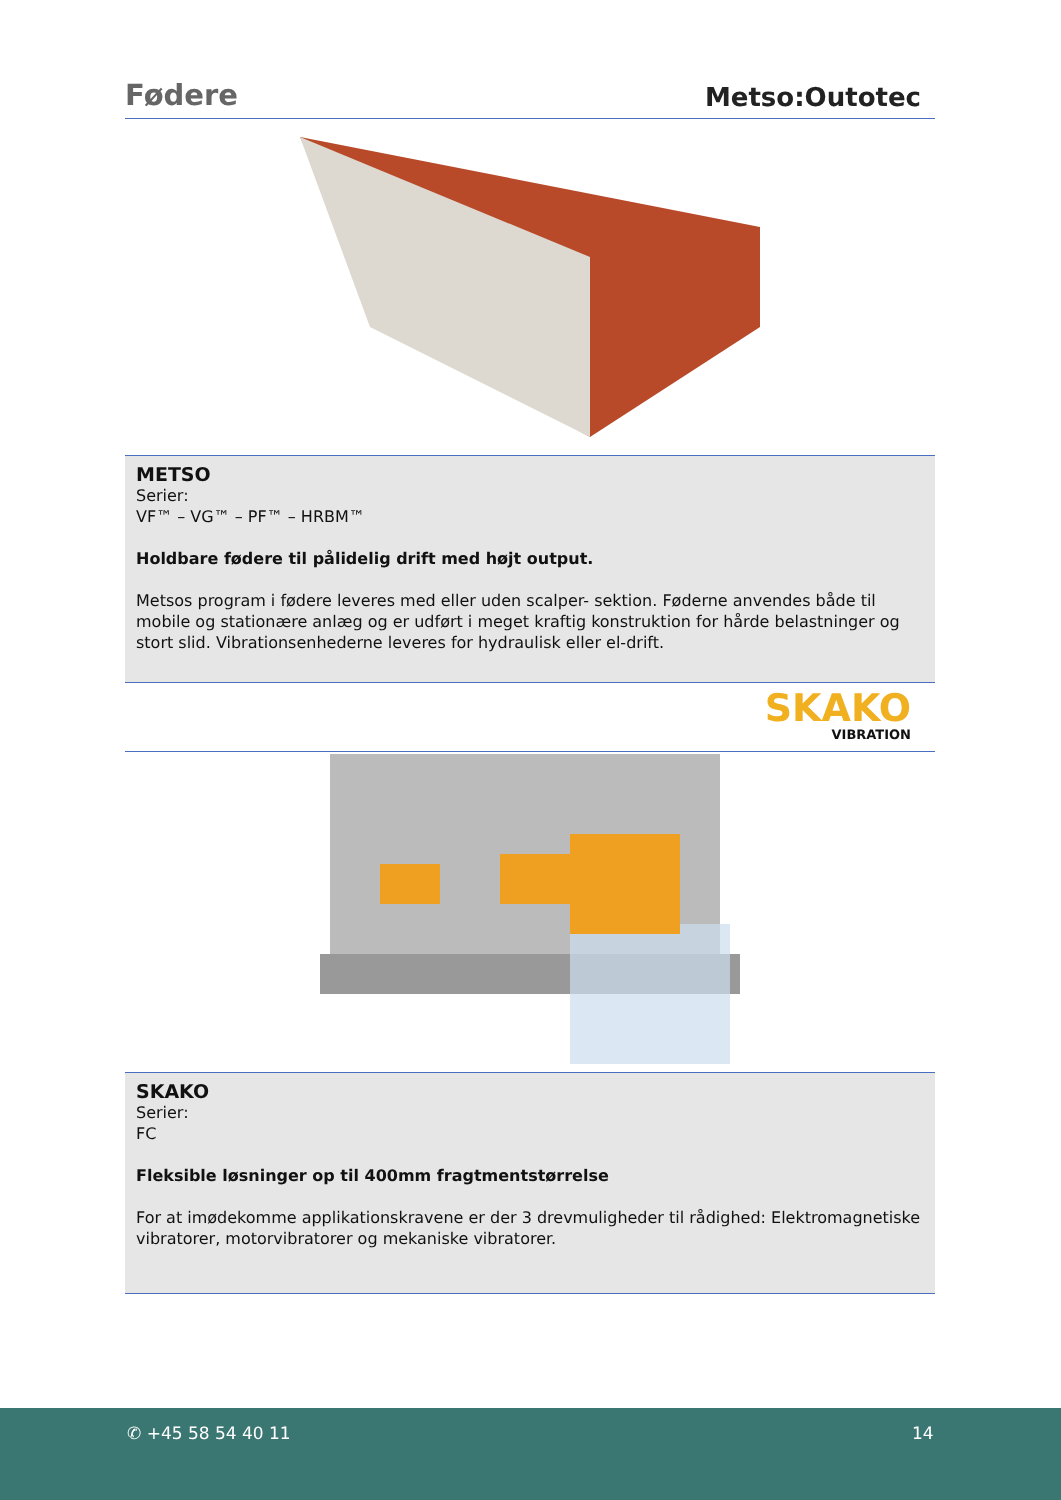Fødere
Metso:Outotec
METSO
Serier:
VF™ – VG™ – PF™ – HRBM™
Holdbare fødere til pålidelig drift med højt output.
Metsos program i fødere leveres med eller uden scalper- sektion. Føderne anvendes både til mobile og stationære anlæg og er udført i meget kraftig konstruktion for hårde belastninger og stort slid. Vibrationsenhederne leveres for hydraulisk eller el-drift.
SKAKO
VIBRATION
SKAKO
Serier:
FC
Fleksible løsninger op til 400mm fragtmentstørrelse
For at imødekomme applikationskravene er der 3 drevmuligheder til rådighed: Elektromagnetiske vibratorer, motorvibratorer og mekaniske vibratorer.
✆ +45 58 54 40 11 14